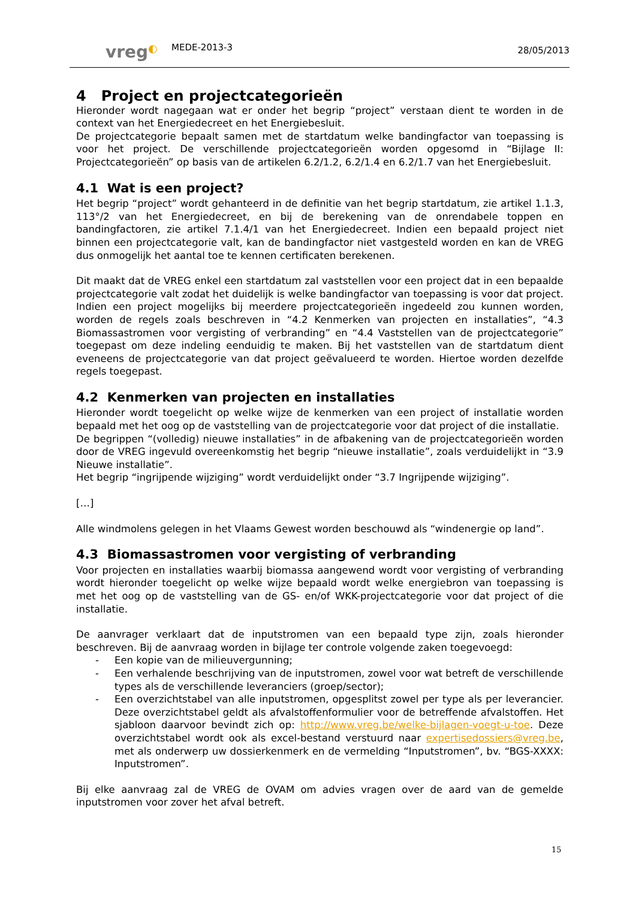vreg◐
MEDE-2013-3
28/05/2013
4 Project en projectcategorieën
Hieronder wordt nagegaan wat er onder het begrip “project” verstaan dient te worden in de context van het Energiedecreet en het Energiebesluit.
De projectcategorie bepaalt samen met de startdatum welke bandingfactor van toepassing is voor het project. De verschillende projectcategorieën worden opgesomd in “Bijlage II: Projectcategorieën” op basis van de artikelen 6.2/1.2, 6.2/1.4 en 6.2/1.7 van het Energiebesluit.
4.1 Wat is een project?
Het begrip “project” wordt gehanteerd in de definitie van het begrip startdatum, zie artikel 1.1.3, 113°/2 van het Energiedecreet, en bij de berekening van de onrendabele toppen en bandingfactoren, zie artikel 7.1.4/1 van het Energiedecreet. Indien een bepaald project niet binnen een projectcategorie valt, kan de bandingfactor niet vastgesteld worden en kan de VREG dus onmogelijk het aantal toe te kennen certificaten berekenen.
Dit maakt dat de VREG enkel een startdatum zal vaststellen voor een project dat in een bepaalde projectcategorie valt zodat het duidelijk is welke bandingfactor van toepassing is voor dat project. Indien een project mogelijks bij meerdere projectcategorieën ingedeeld zou kunnen worden, worden de regels zoals beschreven in “4.2 Kenmerken van projecten en installaties”, “4.3 Biomassastromen voor vergisting of verbranding” en “4.4 Vaststellen van de projectcategorie” toegepast om deze indeling eenduidig te maken. Bij het vaststellen van de startdatum dient eveneens de projectcategorie van dat project geëvalueerd te worden. Hiertoe worden dezelfde regels toegepast.
4.2 Kenmerken van projecten en installaties
Hieronder wordt toegelicht op welke wijze de kenmerken van een project of installatie worden bepaald met het oog op de vaststelling van de projectcategorie voor dat project of die installatie.
De begrippen “(volledig) nieuwe installaties” in de afbakening van de projectcategorieën worden door de VREG ingevuld overeenkomstig het begrip “nieuwe installatie”, zoals verduidelijkt in “3.9 Nieuwe installatie”.
Het begrip “ingrijpende wijziging” wordt verduidelijkt onder “3.7 Ingrijpende wijziging”.
[…]
Alle windmolens gelegen in het Vlaams Gewest worden beschouwd als “windenergie op land”.
4.3 Biomassastromen voor vergisting of verbranding
Voor projecten en installaties waarbij biomassa aangewend wordt voor vergisting of verbranding wordt hieronder toegelicht op welke wijze bepaald wordt welke energiebron van toepassing is met het oog op de vaststelling van de GS- en/of WKK-projectcategorie voor dat project of die installatie.
De aanvrager verklaart dat de inputstromen van een bepaald type zijn, zoals hieronder beschreven. Bij de aanvraag worden in bijlage ter controle volgende zaken toegevoegd:
- Een kopie van de milieuvergunning;
- Een verhalende beschrijving van de inputstromen, zowel voor wat betreft de verschillende types als de verschillende leveranciers (groep/sector);
- Een overzichtstabel van alle inputstromen, opgesplitst zowel per type als per leverancier. Deze overzichtstabel geldt als afvalstoffenformulier voor de betreffende afvalstoffen. Het sjabloon daarvoor bevindt zich op: http://www.vreg.be/welke-bijlagen-voegt-u-toe. Deze overzichtstabel wordt ook als excel-bestand verstuurd naar expertisedossiers@vreg.be, met als onderwerp uw dossierkenmerk en de vermelding “Inputstromen”, bv. “BGS-XXXX: Inputstromen”.
Bij elke aanvraag zal de VREG de OVAM om advies vragen over de aard van de gemelde inputstromen voor zover het afval betreft.
15